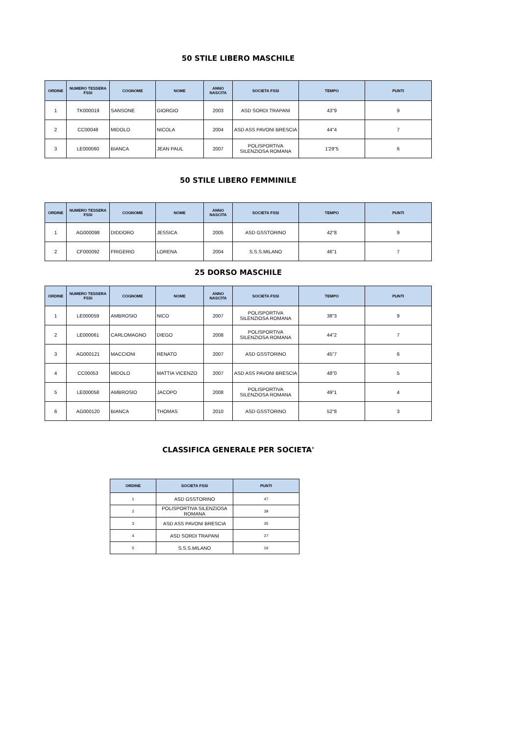50 STILE LIBERO MASCHILE
| ORDINE | NUMERO TESSERA FSSI | COGNOME | NOME | ANNO NASCITA | SOCIETA FSSI | TEMPO | PUNTI |
| --- | --- | --- | --- | --- | --- | --- | --- |
| 1 | TK000019 | SANSONE | GIORGIO | 2003 | ASD SORDI TRAPANI | 43"9 | 9 |
| 2 | CC00048 | MIDOLO | NICOLA | 2004 | ASD ASS PAVONI BRESCIA | 44"4 | 7 |
| 3 | LE000060 | BIANCA | JEAN PAUL | 2007 | POLISPORTIVA SILENZIOSA ROMANA | 1'29"5 | 6 |
50 STILE LIBERO FEMMINILE
| ORDINE | NUMERO TESSERA FSSI | COGNOME | NOME | ANNO NASCITA | SOCIETA FSSI | TEMPO | PUNTI |
| --- | --- | --- | --- | --- | --- | --- | --- |
| 1 | AG000098 | DIDDORO | JESSICA | 2005 | ASD GSSTORINO | 42"8 | 9 |
| 2 | CF000092 | FRIGERIO | LORENA | 2004 | S.S.S.MILANO | 46"1 | 7 |
25 DORSO MASCHILE
| ORDINE | NUMERO TESSERA FSSI | COGNOME | NOME | ANNO NASCITA | SOCIETA FSSI | TEMPO | PUNTI |
| --- | --- | --- | --- | --- | --- | --- | --- |
| 1 | LE000059 | AMBROSIO | NICO | 2007 | POLISPORTIVA SILENZIOSA ROMANA | 38"3 | 9 |
| 2 | LE000061 | CARLOMAGNO | DIEGO | 2008 | POLISPORTIVA SILENZIOSA ROMANA | 44"2 | 7 |
| 3 | AG000121 | MACCIONI | RENATO | 2007 | ASD GSSTORINO | 45"7 | 6 |
| 4 | CC00053 | MIDOLO | MATTIA VICENZO | 2007 | ASD ASS PAVONI BRESCIA | 48"0 | 5 |
| 5 | LE000058 | AMBROSIO | JACOPO | 2008 | POLISPORTIVA SILENZIOSA ROMANA | 49"1 | 4 |
| 6 | AG000120 | BIANCA | THOMAS | 2010 | ASD GSSTORINO | 52"8 | 3 |
CLASSIFICA GENERALE PER SOCIETA'
| ORDINE | SOCIETA FSSI | PUNTI |
| --- | --- | --- |
| 1 | ASD GSSTORINO | 47 |
| 2 | POLISPORTIVA SILENZIOSA ROMANA | 39 |
| 3 | ASD ASS PAVONI BRESCIA | 35 |
| 4 | ASD SORDI TRAPANI | 27 |
| 5 | S.S.S.MILANO | 16 |